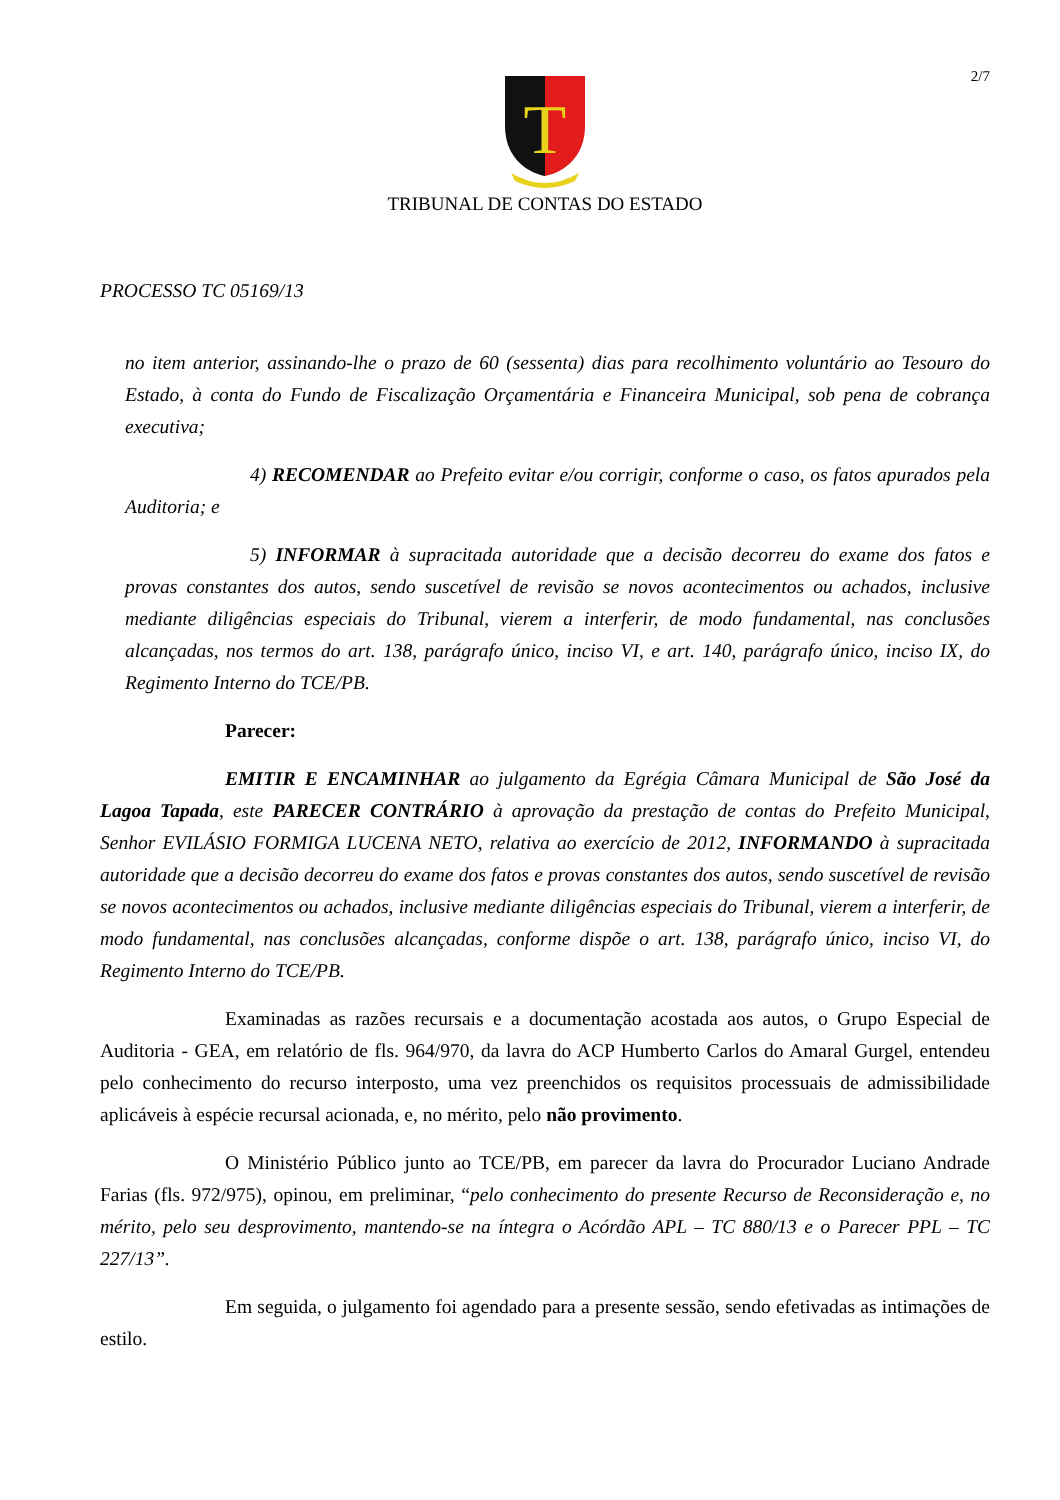2/7
T
TRIBUNAL DE CONTAS DO ESTADO
PROCESSO TC 05169/13
no item anterior, assinando-lhe o prazo de 60 (sessenta) dias para recolhimento voluntário ao Tesouro do Estado, à conta do Fundo de Fiscalização Orçamentária e Financeira Municipal, sob pena de cobrança executiva;
4) RECOMENDAR ao Prefeito evitar e/ou corrigir, conforme o caso, os fatos apurados pela Auditoria; e
5) INFORMAR à supracitada autoridade que a decisão decorreu do exame dos fatos e provas constantes dos autos, sendo suscetível de revisão se novos acontecimentos ou achados, inclusive mediante diligências especiais do Tribunal, vierem a interferir, de modo fundamental, nas conclusões alcançadas, nos termos do art. 138, parágrafo único, inciso VI, e art. 140, parágrafo único, inciso IX, do Regimento Interno do TCE/PB.
Parecer:
EMITIR E ENCAMINHAR ao julgamento da Egrégia Câmara Municipal de São José da Lagoa Tapada, este PARECER CONTRÁRIO à aprovação da prestação de contas do Prefeito Municipal, Senhor EVILÁSIO FORMIGA LUCENA NETO, relativa ao exercício de 2012, INFORMANDO à supracitada autoridade que a decisão decorreu do exame dos fatos e provas constantes dos autos, sendo suscetível de revisão se novos acontecimentos ou achados, inclusive mediante diligências especiais do Tribunal, vierem a interferir, de modo fundamental, nas conclusões alcançadas, conforme dispõe o art. 138, parágrafo único, inciso VI, do Regimento Interno do TCE/PB.
Examinadas as razões recursais e a documentação acostada aos autos, o Grupo Especial de Auditoria - GEA, em relatório de fls. 964/970, da lavra do ACP Humberto Carlos do Amaral Gurgel, entendeu pelo conhecimento do recurso interposto, uma vez preenchidos os requisitos processuais de admissibilidade aplicáveis à espécie recursal acionada, e, no mérito, pelo não provimento.
O Ministério Público junto ao TCE/PB, em parecer da lavra do Procurador Luciano Andrade Farias (fls. 972/975), opinou, em preliminar, “pelo conhecimento do presente Recurso de Reconsideração e, no mérito, pelo seu desprovimento, mantendo-se na íntegra o Acórdão APL – TC 880/13 e o Parecer PPL – TC 227/13”.
Em seguida, o julgamento foi agendado para a presente sessão, sendo efetivadas as intimações de estilo.